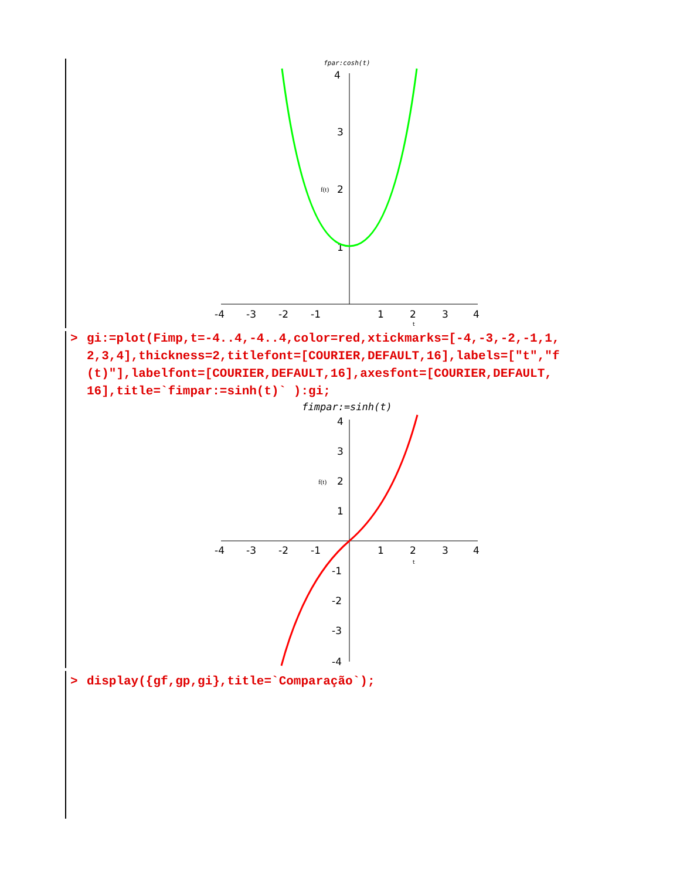fpar:cosh(t)
4
3
2
1
-4
-3
-2
-1
1
2
3
4
f(t)
t
> gi:=plot(Fimp,t=-4..4,-4..4,color=red,xtickmarks=[-4,-3,-2,-1,1,
2,3,4],thickness=2,titlefont=[COURIER,DEFAULT,16],labels=["t","f
(t)"],labelfont=[COURIER,DEFAULT,16],axesfont=[COURIER,DEFAULT,
16],title=`fimpar:=sinh(t)` ):gi;
fimpar:=sinh(t)
4
3
2
1
-1
-2
-3
-4
-4
-3
-2
-1
1
2
3
4
f(t)
t
> display({gf,gp,gi},title=`Comparação`);